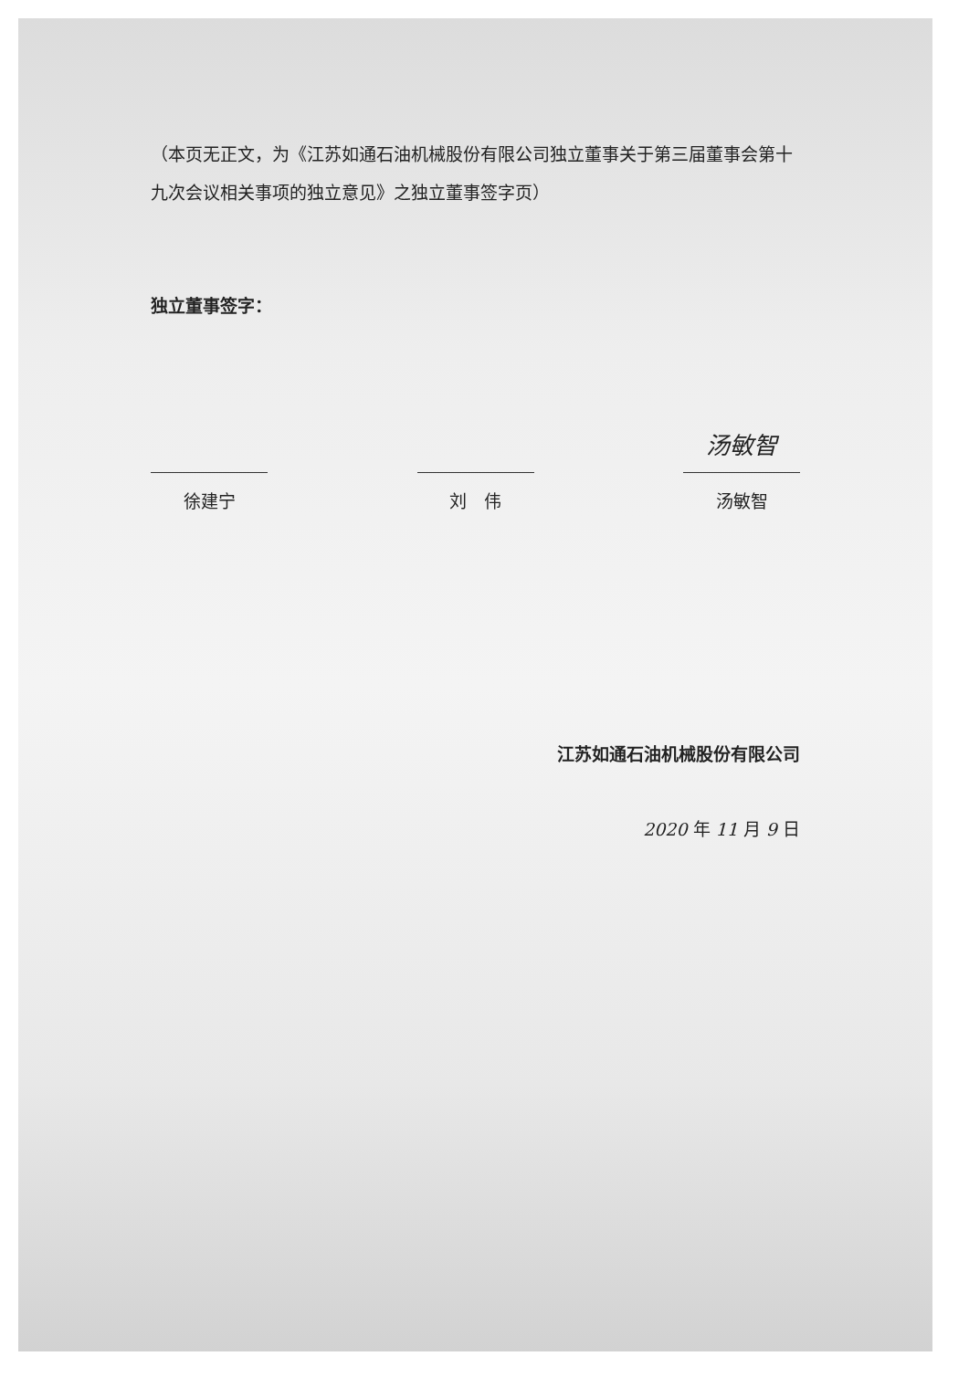（本页无正文，为《江苏如通石油机械股份有限公司独立董事关于第三届董事会第十九次会议相关事项的独立意见》之独立董事签字页）
独立董事签字：
徐建宁 刘　伟
汤敏智
汤敏智
江苏如通石油机械股份有限公司
2020 年 11 月 9 日